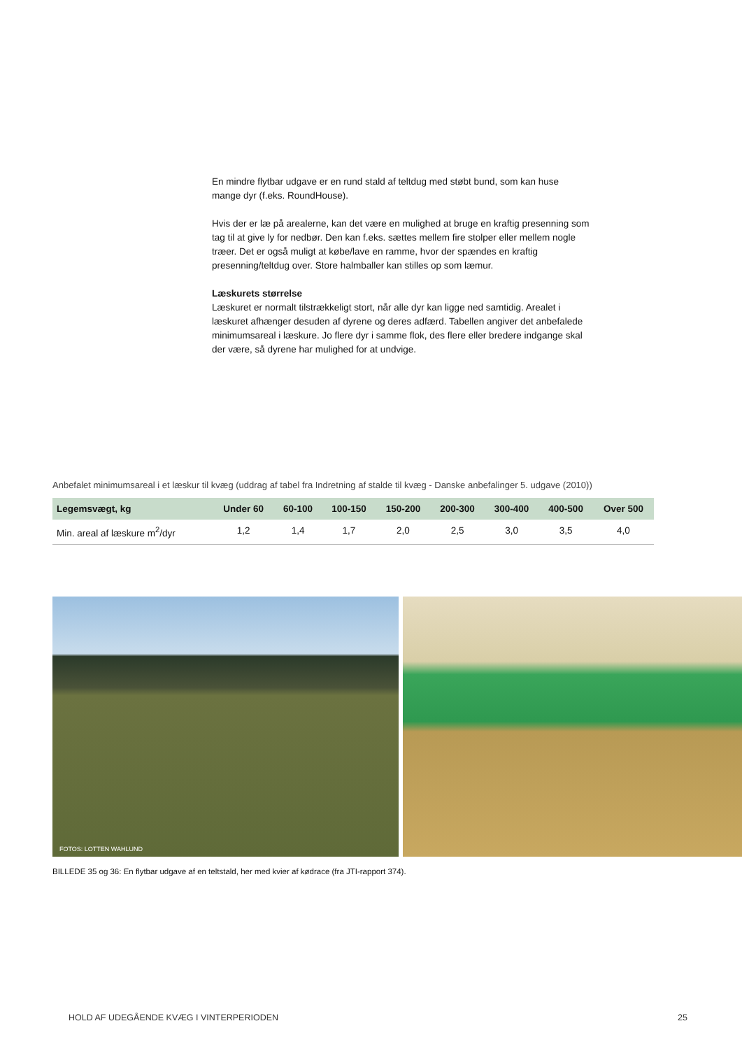En mindre flytbar udgave er en rund stald af teltdug med støbt bund, som kan huse mange dyr (f.eks. RoundHouse).
Hvis der er læ på arealerne, kan det være en mulighed at bruge en kraftig presenning som tag til at give ly for nedbør. Den kan f.eks. sættes mellem fire stolper eller mellem nogle træer. Det er også muligt at købe/lave en ramme, hvor der spændes en kraftig presenning/teltdug over. Store halmballer kan stilles op som læmur.
Læskurets størrelse
Læskuret er normalt tilstrækkeligt stort, når alle dyr kan ligge ned samtidig. Arealet i læskuret afhænger desuden af dyrene og deres adfærd. Tabellen angiver det anbefalede minimumsareal i læskure. Jo flere dyr i samme flok, des flere eller bredere indgange skal der være, så dyrene har mulighed for at undvige.
Anbefalet minimumsareal i et læskur til kvæg (uddrag af tabel fra Indretning af stalde til kvæg - Danske anbefalinger 5. udgave (2010))
| Legemsvægt, kg | Under 60 | 60-100 | 100-150 | 150-200 | 200-300 | 300-400 | 400-500 | Over 500 |
| --- | --- | --- | --- | --- | --- | --- | --- | --- |
| Min. areal af læskure m<sup>2</sup>/dyr | 1,2 | 1,4 | 1,7 | 2,0 | 2,5 | 3,0 | 3,5 | 4,0 |
FOTOS: LOTTEN WAHLUND
BILLEDE 35 og 36: En flytbar udgave af en teltstald, her med kvier af kødrace (fra JTI-rapport 374).
HOLD AF UDEGÅENDE KVÆG I VINTERPERIODEN 25